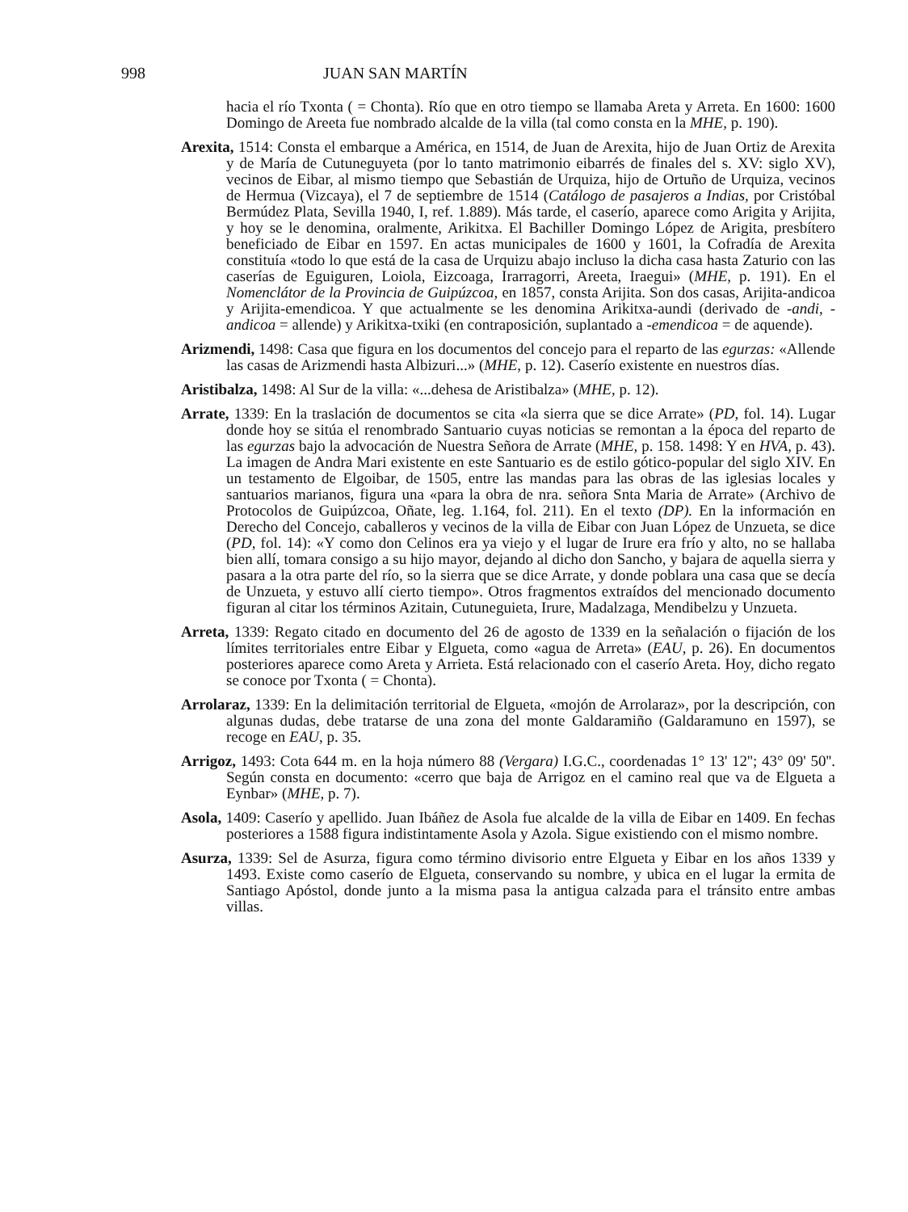998 JUAN SAN MARTÍN
hacia el río Txonta ( = Chonta). Río que en otro tiempo se llamaba Areta y Arreta. En 1600: 1600 Domingo de Areeta fue nombrado alcalde de la villa (tal como consta en la MHE, p. 190).
Arexita, 1514: Consta el embarque a América, en 1514, de Juan de Arexita, hijo de Juan Ortiz de Arexita y de María de Cutuneguyeta (por lo tanto matrimonio eibarrés de finales del s. XV: siglo XV), vecinos de Eibar, al mismo tiempo que Sebastián de Urquiza, hijo de Ortuño de Urquiza, vecinos de Hermua (Vizcaya), el 7 de septiembre de 1514 (Catálogo de pasajeros a Indias, por Cristóbal Bermúdez Plata, Sevilla 1940, I, ref. 1.889). Más tarde, el caserío, aparece como Arigita y Arijita, y hoy se le denomina, oralmente, Arikitxa. El Bachiller Domingo López de Arigita, presbítero beneficiado de Eibar en 1597. En actas municipales de 1600 y 1601, la Cofradía de Arexita constituía «todo lo que está de la casa de Urquizu abajo incluso la dicha casa hasta Zaturio con las caserías de Eguiguren, Loiola, Eizcoaga, Irarragorri, Areeta, Iraegui» (MHE, p. 191). En el Nomenclátor de la Provincia de Guipúzcoa, en 1857, consta Arijita. Son dos casas, Arijita-andicoa y Arijita-emendicoa. Y que actualmente se les denomina Arikitxa-aundi (derivado de -andi, -andicoa = allende) y Arikitxa-txiki (en contraposición, suplantado a -emendicoa = de aquende).
Arizmendi, 1498: Casa que figura en los documentos del concejo para el reparto de las egurzas: «Allende las casas de Arizmendi hasta Albizuri...» (MHE, p. 12). Caserío existente en nuestros días.
Aristibalza, 1498: Al Sur de la villa: «...dehesa de Aristibalza» (MHE, p. 12).
Arrate, 1339: En la traslación de documentos se cita «la sierra que se dice Arrate» (PD, fol. 14). Lugar donde hoy se sitúa el renombrado Santuario cuyas noticias se remontan a la época del reparto de las egurzas bajo la advocación de Nuestra Señora de Arrate (MHE, p. 158. 1498: Y en HVA, p. 43). La imagen de Andra Mari existente en este Santuario es de estilo gótico-popular del siglo XIV. En un testamento de Elgoibar, de 1505, entre las mandas para las obras de las iglesias locales y santuarios marianos, figura una «para la obra de nra. señora Snta Maria de Arrate» (Archivo de Protocolos de Guipúzcoa, Oñate, leg. 1.164, fol. 211). En el texto (DP). En la información en Derecho del Concejo, caballeros y vecinos de la villa de Eibar con Juan López de Unzueta, se dice (PD, fol. 14): «Y como don Celinos era ya viejo y el lugar de Irure era frío y alto, no se hallaba bien allí, tomara consigo a su hijo mayor, dejando al dicho don Sancho, y bajara de aquella sierra y pasara a la otra parte del río, so la sierra que se dice Arrate, y donde poblara una casa que se decía de Unzueta, y estuvo allí cierto tiempo». Otros fragmentos extraídos del mencionado documento figuran al citar los términos Azitain, Cutuneguieta, Irure, Madalzaga, Mendibelzu y Unzueta.
Arreta, 1339: Regato citado en documento del 26 de agosto de 1339 en la señalación o fijación de los límites territoriales entre Eibar y Elgueta, como «agua de Arreta» (EAU, p. 26). En documentos posteriores aparece como Areta y Arrieta. Está relacionado con el caserío Areta. Hoy, dicho regato se conoce por Txonta ( = Chonta).
Arrolaraz, 1339: En la delimitación territorial de Elgueta, «mojón de Arrolaraz», por la descripción, con algunas dudas, debe tratarse de una zona del monte Galdaramiño (Galdaramuno en 1597), se recoge en EAU, p. 35.
Arrigoz, 1493: Cota 644 m. en la hoja número 88 (Vergara) I.G.C., coordenadas 1° 13' 12''; 43° 09' 50''. Según consta en documento: «cerro que baja de Arrigoz en el camino real que va de Elgueta a Eynbar» (MHE, p. 7).
Asola, 1409: Caserío y apellido. Juan Ibáñez de Asola fue alcalde de la villa de Eibar en 1409. En fechas posteriores a 1588 figura indistintamente Asola y Azola. Sigue existiendo con el mismo nombre.
Asurza, 1339: Sel de Asurza, figura como término divisorio entre Elgueta y Eibar en los años 1339 y 1493. Existe como caserío de Elgueta, conservando su nombre, y ubica en el lugar la ermita de Santiago Apóstol, donde junto a la misma pasa la antigua calzada para el tránsito entre ambas villas.